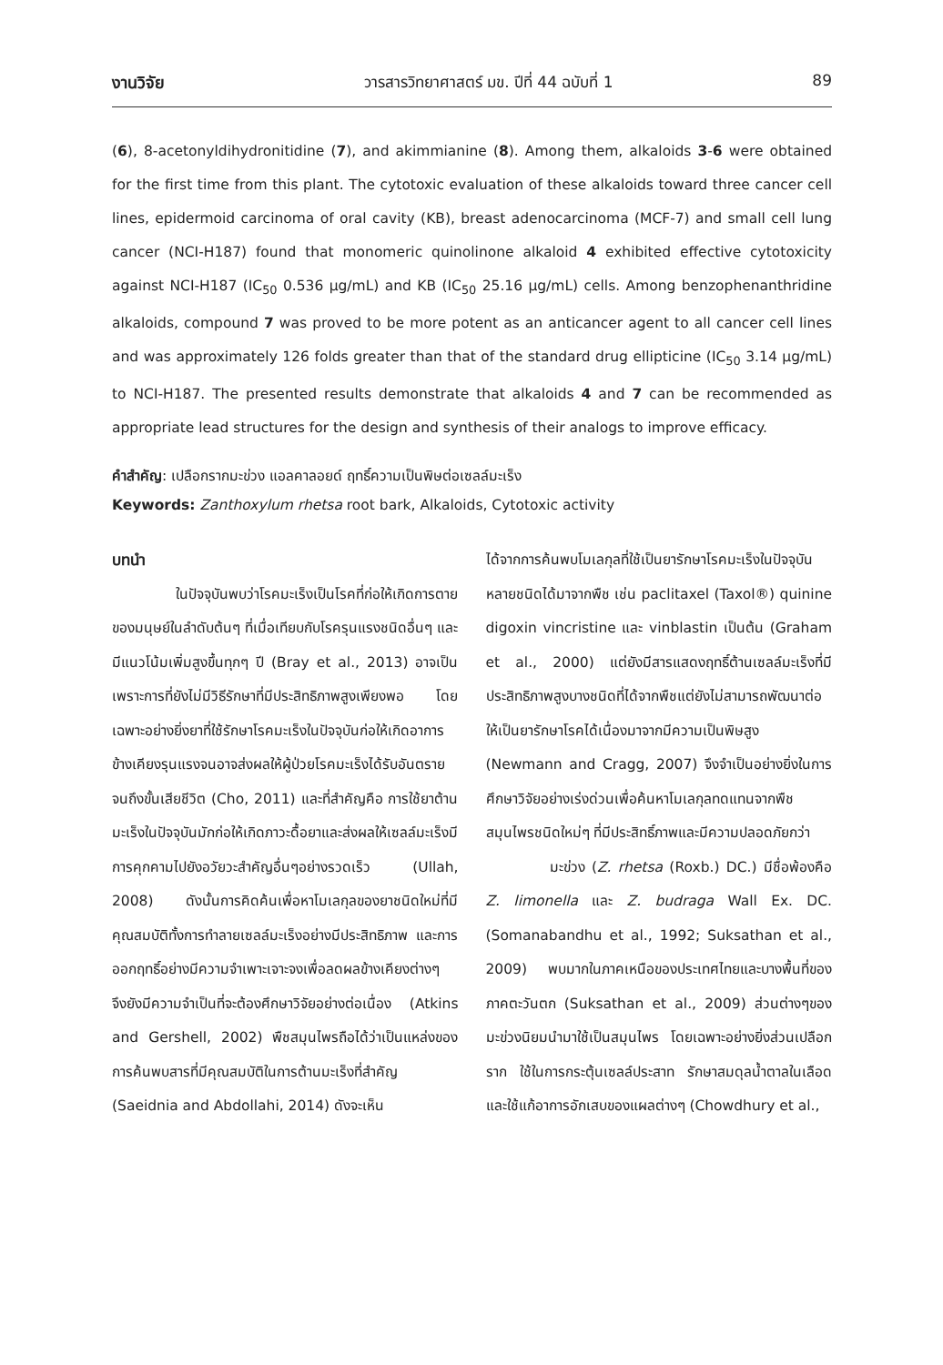งานวิจัย วารสารวิทยาศาสตร์ มข. ปีที่ 44 ฉบับที่ 1 89
(6), 8-acetonyldihydronitidine (7), and akimmianine (8). Among them, alkaloids 3-6 were obtained for the first time from this plant. The cytotoxic evaluation of these alkaloids toward three cancer cell lines, epidermoid carcinoma of oral cavity (KB), breast adenocarcinoma (MCF-7) and small cell lung cancer (NCI-H187) found that monomeric quinolinone alkaloid 4 exhibited effective cytotoxicity against NCI-H187 (IC<sub>50</sub> 0.536 μg/mL) and KB (IC<sub>50</sub> 25.16 μg/mL) cells. Among benzophenanthridine alkaloids, compound 7 was proved to be more potent as an anticancer agent to all cancer cell lines and was approximately 126 folds greater than that of the standard drug ellipticine (IC<sub>50</sub> 3.14 μg/mL) to NCI-H187. The presented results demonstrate that alkaloids 4 and 7 can be recommended as appropriate lead structures for the design and synthesis of their analogs to improve efficacy.
คำสำคัญ: เปลือกรากมะข่วง แอลคาลอยด์ ฤทธิ์ความเป็นพิษต่อเซลล์มะเร็ง
Keywords: Zanthoxylum rhetsa root bark, Alkaloids, Cytotoxic activity
บทนำ
ในปัจจุบันพบว่าโรคมะเร็งเป็นโรคที่ก่อให้เกิดการตายของมนุษย์ในลำดับต้นๆ ที่เมื่อเทียบกับโรครุนแรงชนิดอื่นๆ และมีแนวโน้มเพิ่มสูงขึ้นทุกๆ ปี (Bray et al., 2013) อาจเป็นเพราะการที่ยังไม่มีวิธีรักษาที่มีประสิทธิภาพสูงเพียงพอ โดยเฉพาะอย่างยิ่งยาที่ใช้รักษาโรคมะเร็งในปัจจุบันก่อให้เกิดอาการข้างเคียงรุนแรงจนอาจส่งผลให้ผู้ป่วยโรคมะเร็งได้รับอันตรายจนถึงขั้นเสียชีวิต (Cho, 2011) และที่สำคัญคือ การใช้ยาต้านมะเร็งในปัจจุบันมักก่อให้เกิดภาวะดื้อยาและส่งผลให้เซลล์มะเร็งมีการคุกคามไปยังอวัยวะสำคัญอื่นๆอย่างรวดเร็ว (Ullah, 2008) ดังนั้นการคิดค้นเพื่อหาโมเลกุลของยาชนิดใหม่ที่มีคุณสมบัติทั้งการทำลายเซลล์มะเร็งอย่างมีประสิทธิภาพ และการออกฤทธิ์อย่างมีความจำเพาะเจาะจงเพื่อลดผลข้างเคียงต่างๆ จึงยังมีความจำเป็นที่จะต้องศึกษาวิจัยอย่างต่อเนื่อง (Atkins and Gershell, 2002) พืชสมุนไพรถือได้ว่าเป็นแหล่งของการค้นพบสารที่มีคุณสมบัติในการต้านมะเร็งที่สำคัญ (Saeidnia and Abdollahi, 2014) ดังจะเห็น
ได้จากการค้นพบโมเลกุลที่ใช้เป็นยารักษาโรคมะเร็งในปัจจุบันหลายชนิดได้มาจากพืช เช่น paclitaxel (Taxol®) quinine digoxin vincristine และ vinblastin เป็นต้น (Graham et al., 2000) แต่ยังมีสารแสดงฤทธิ์ต้านเซลล์มะเร็งที่มีประสิทธิภาพสูงบางชนิดที่ได้จากพืชแต่ยังไม่สามารถพัฒนาต่อให้เป็นยารักษาโรคได้เนื่องมาจากมีความเป็นพิษสูง (Newmann and Cragg, 2007) จึงจำเป็นอย่างยิ่งในการศึกษาวิจัยอย่างเร่งด่วนเพื่อค้นหาโมเลกุลทดแทนจากพืชสมุนไพรชนิดใหม่ๆ ที่มีประสิทธิ์ภาพและมีความปลอดภัยกว่า
มะข่วง (Z. rhetsa (Roxb.) DC.) มีชื่อพ้องคือ Z. limonella และ Z. budraga Wall Ex. DC. (Somanabandhu et al., 1992; Suksathan et al., 2009) พบมากในภาคเหนือของประเทศไทยและบางพื้นที่ของภาคตะวันตก (Suksathan et al., 2009) ส่วนต่างๆของมะข่วงนิยมนำมาใช้เป็นสมุนไพร โดยเฉพาะอย่างยิ่งส่วนเปลือกราก ใช้ในการกระตุ้นเซลล์ประสาท รักษาสมดุลน้ำตาลในเลือด และใช้แก้อาการอักเสบของแผลต่างๆ (Chowdhury et al.,